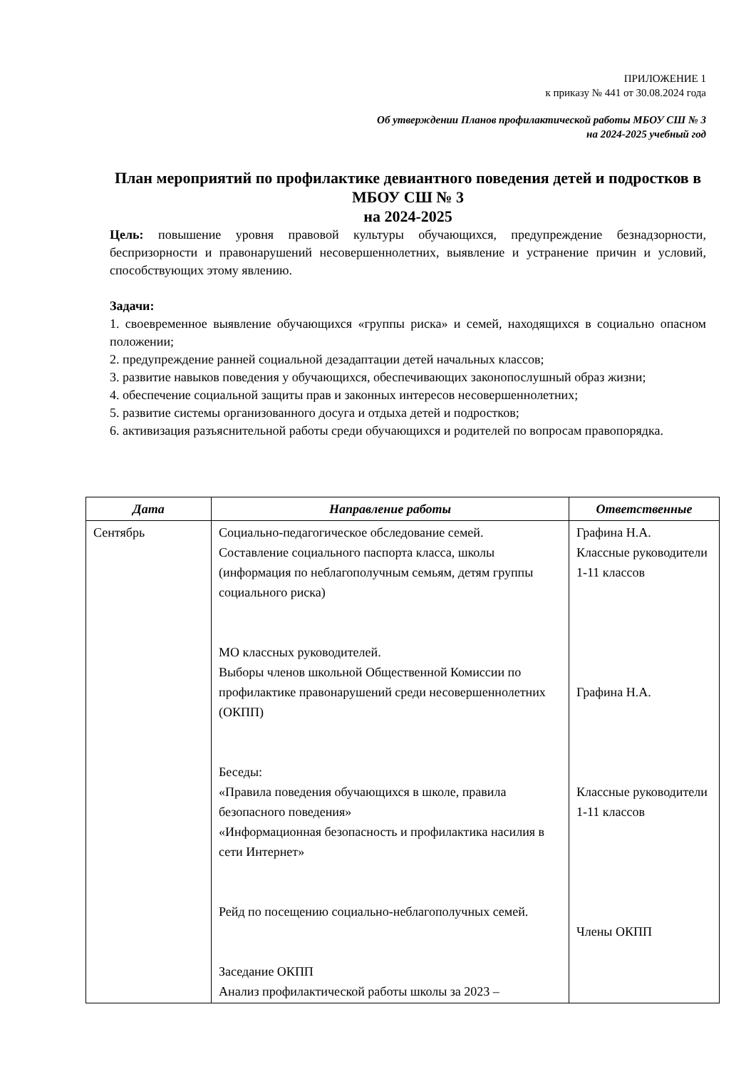ПРИЛОЖЕНИЕ 1
к приказу № 441 от 30.08.2024 года
Об утверждении Планов профилактической работы МБОУ СШ № 3
на 2024-2025 учебный год
План мероприятий по профилактике девиантного поведения детей и подростков в МБОУ СШ № 3
на 2024-2025
Цель: повышение уровня правовой культуры обучающихся, предупреждение безнадзорности, беспризорности и правонарушений несовершеннолетних, выявление и устранение причин и условий, способствующих этому явлению.
Задачи:
1. своевременное выявление обучающихся «группы риска» и семей, находящихся в социально опасном положении;
2. предупреждение ранней социальной дезадаптации детей начальных классов;
3. развитие навыков поведения у обучающихся, обеспечивающих законопослушный образ жизни;
4. обеспечение социальной защиты прав и законных интересов несовершеннолетних;
5. развитие системы организованного досуга и отдыха детей и подростков;
6. активизация разъяснительной работы среди обучающихся и родителей по вопросам правопорядка.
| Дата | Направление работы | Ответственные |
| --- | --- | --- |
| Сентябрь | Социально-педагогическое обследование семей. Составление социального паспорта класса, школы (информация по неблагополучным семьям, детям группы социального риска) МО классных руководителей. Выборы членов школьной Общественной Комиссии по профилактике правонарушений среди несовершеннолетних (ОКПП) Беседы: «Правила поведения обучающихся в школе, правила безопасного поведения» «Информационная безопасность и профилактика насилия в сети Интернет» Рейд по посещению социально-неблагополучных семей. Заседание ОКПП Анализ профилактической работы школы за 2023 – | Графина Н.А. Классные руководители 1-11 классов Графина Н.А. Классные руководители 1-11 классов Члены ОКПП |